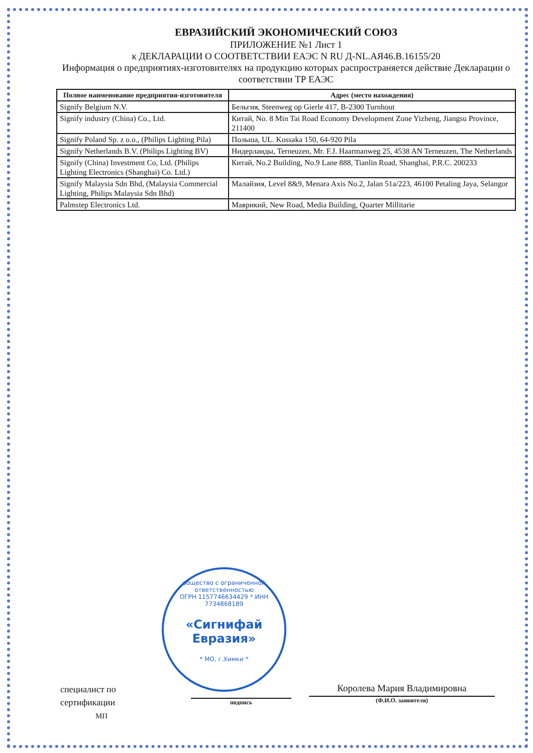ЕВРАЗИЙСКИЙ ЭКОНОМИЧЕСКИЙ СОЮЗ
ПРИЛОЖЕНИЕ №1 Лист 1
к ДЕКЛАРАЦИИ О СООТВЕТСТВИИ ЕАЭС N RU Д-NL.АЯ46.В.16155/20
Информация о предприятиях-изготовителях на продукцию которых распространяется действие Декларации о соответствии ТР ЕАЭС
| Полное наименование предприятия-изготовителя | Адрес (место нахождения) |
| --- | --- |
| Signify Belgium N.V. | Бельгия, Steenweg op Gierle 417, B-2300 Turnhout |
| Signify industry (China) Co., Ltd. | Китай, No. 8 Min Tai Road Economy Development Zone Yizheng, Jiangsu Province, 211400 |
| Signify Poland Sp. z o.o., (Philips Lighting Pila) | Польша, UL. Kossaka 150, 64-920 Pila |
| Signify Netherlands B.V. (Philips Lighting BV) | Нидерланды, Terneuzen, Mr. F.J. Haarmanweg 25, 4538 AN Terneuzen, The Netherlands |
| Signify (China) Investment Co, Ltd. (Philips Lighting Electronics (Shanghai) Co. Ltd.) | Китай, No.2 Building, No.9 Lane 888, Tianlin Road, Shanghai, P.R.C. 200233 |
| Signify Malaysia Sdn Bhd, (Malaysia Commercial Lighting, Philips Malaysia Sdn Bhd) | Малайзия, Level 8&9, Menara Axis No.2, Jalan 51a/223, 46100 Petaling Jaya, Selangor |
| Palmstep Electronics Ltd. | Маврикий, New Road, Media Building, Quarter Millitarie |
общество с ограниченной ответственностью
ОГРН 1157746634429 * ИНН 7734868189
«Сигнифай
Евразия»
* МО, г.Химки *
специалист по
сертификации
МП
подпись
Королева Мария Владимировна
(Ф.И.О. заявителя)